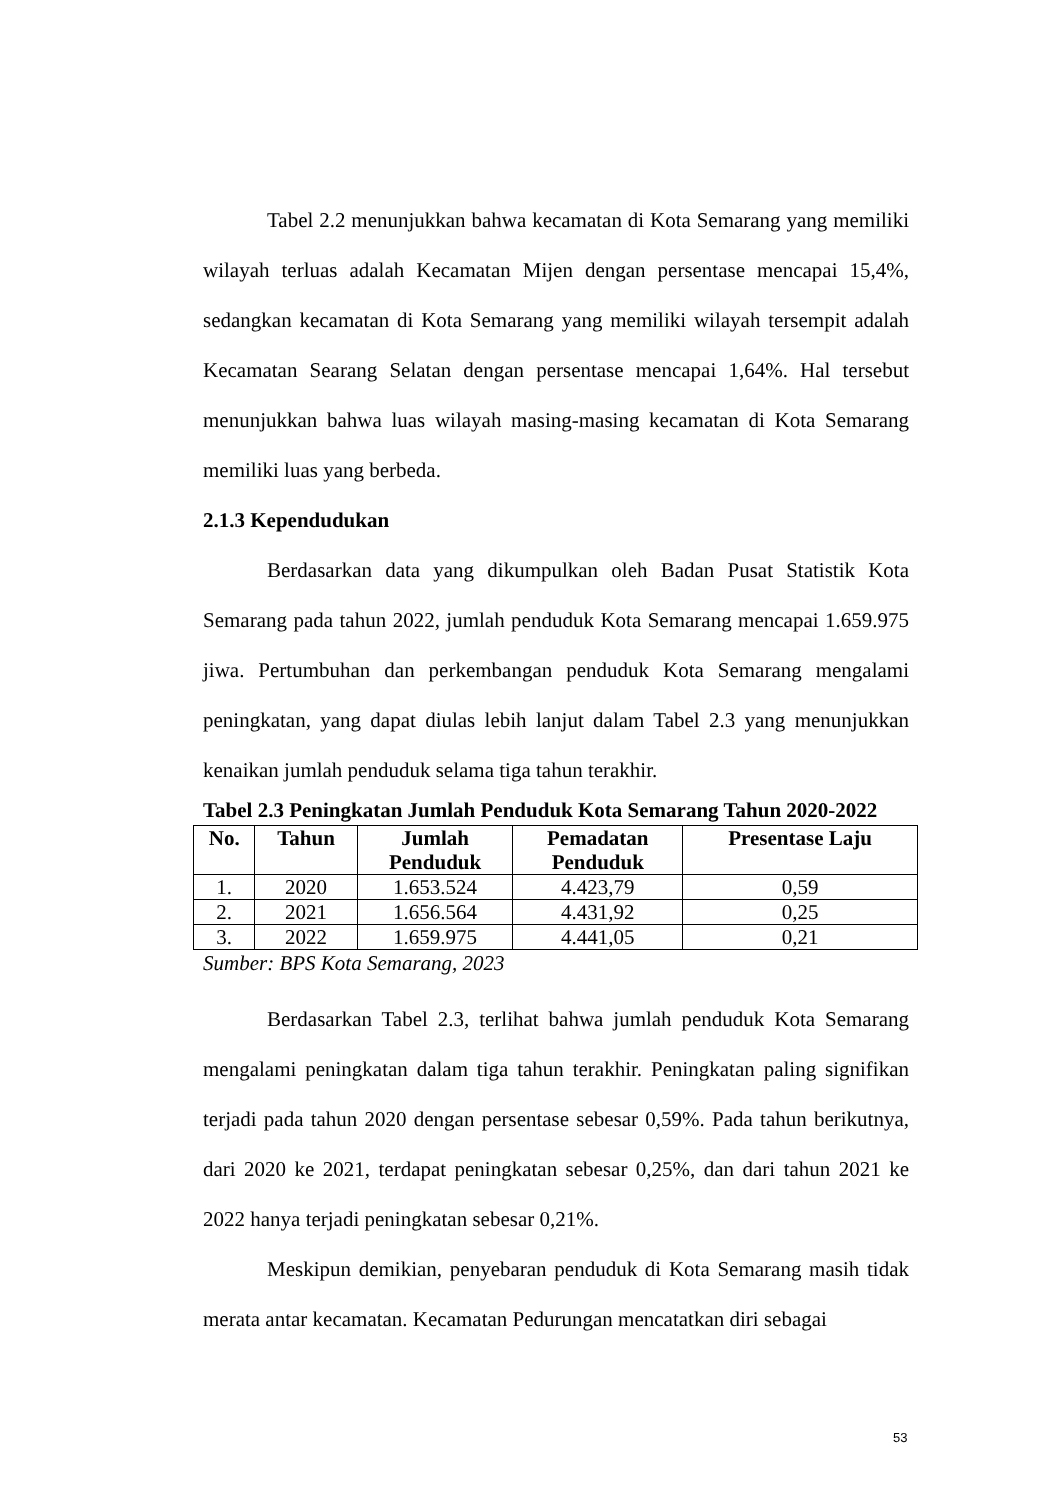Tabel 2.2 menunjukkan bahwa kecamatan di Kota Semarang yang memiliki wilayah terluas adalah Kecamatan Mijen dengan persentase mencapai 15,4%, sedangkan kecamatan di Kota Semarang yang memiliki wilayah tersempit adalah Kecamatan Searang Selatan dengan persentase mencapai 1,64%. Hal tersebut menunjukkan bahwa luas wilayah masing-masing kecamatan di Kota Semarang memiliki luas yang berbeda.
2.1.3 Kependudukan
Berdasarkan data yang dikumpulkan oleh Badan Pusat Statistik Kota Semarang pada tahun 2022, jumlah penduduk Kota Semarang mencapai 1.659.975 jiwa. Pertumbuhan dan perkembangan penduduk Kota Semarang mengalami peningkatan, yang dapat diulas lebih lanjut dalam Tabel 2.3 yang menunjukkan kenaikan jumlah penduduk selama tiga tahun terakhir.
Tabel 2.3 Peningkatan Jumlah Penduduk Kota Semarang Tahun 2020-2022
| No. | Tahun | Jumlah Penduduk | Pemadatan Penduduk | Presentase Laju |
| --- | --- | --- | --- | --- |
| 1. | 2020 | 1.653.524 | 4.423,79 | 0,59 |
| 2. | 2021 | 1.656.564 | 4.431,92 | 0,25 |
| 3. | 2022 | 1.659.975 | 4.441,05 | 0,21 |
Sumber: BPS Kota Semarang, 2023
Berdasarkan Tabel 2.3, terlihat bahwa jumlah penduduk Kota Semarang mengalami peningkatan dalam tiga tahun terakhir. Peningkatan paling signifikan terjadi pada tahun 2020 dengan persentase sebesar 0,59%. Pada tahun berikutnya, dari 2020 ke 2021, terdapat peningkatan sebesar 0,25%, dan dari tahun 2021 ke 2022 hanya terjadi peningkatan sebesar 0,21%.
Meskipun demikian, penyebaran penduduk di Kota Semarang masih tidak merata antar kecamatan. Kecamatan Pedurungan mencatatkan diri sebagai
53